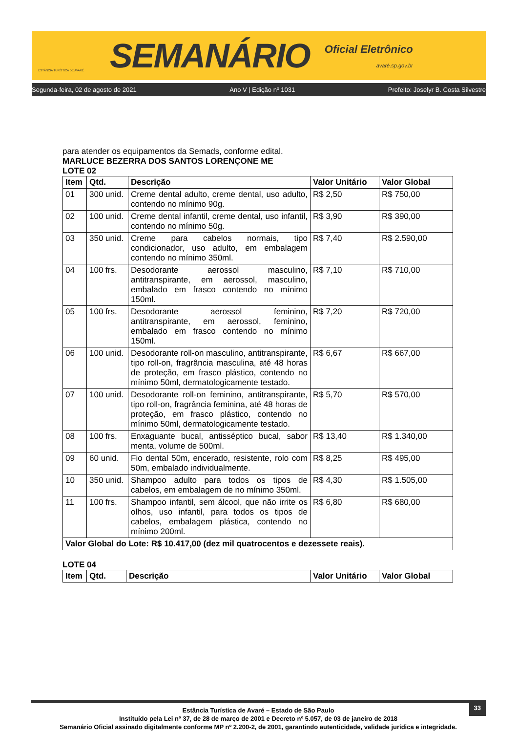ESTÂNCIA TURÍSTICA DE AVARÉ
SEMANÁRIO
Oficial Eletrônico
avaré.sp.gov.br
Segunda-feira, 02 de agosto de 2021 Ano V | Edição nº 1031 Prefeito: Joselyr B. Costa Silvestre
para atender os equipamentos da Semads, conforme edital.
MARLUCE BEZERRA DOS SANTOS LORENÇONE ME
LOTE 02
| Item | Qtd. | Descrição | Valor Unitário | Valor Global |
| --- | --- | --- | --- | --- |
| 01 | 300 unid. | Creme dental adulto, creme dental, uso adulto, contendo no mínimo 90g. | R$ 2,50 | R$ 750,00 |
| 02 | 100 unid. | Creme dental infantil, creme dental, uso infantil, contendo no mínimo 50g. | R$ 3,90 | R$ 390,00 |
| 03 | 350 unid. | Creme para cabelos normais, tipo condicionador, uso adulto, em embalagem contendo no mínimo 350ml. | R$ 7,40 | R$ 2.590,00 |
| 04 | 100 frs. | Desodorante aerossol masculino, antitranspirante, em aerossol, masculino, embalado em frasco contendo no mínimo 150ml. | R$ 7,10 | R$ 710,00 |
| 05 | 100 frs. | Desodorante aerossol feminino, antitranspirante, em aerossol, feminino, embalado em frasco contendo no mínimo 150ml. | R$ 7,20 | R$ 720,00 |
| 06 | 100 unid. | Desodorante roll-on masculino, antitranspirante, tipo roll-on, fragrância masculina, até 48 horas de proteção, em frasco plástico, contendo no mínimo 50ml, dermatologicamente testado. | R$ 6,67 | R$ 667,00 |
| 07 | 100 unid. | Desodorante roll-on feminino, antitranspirante, tipo roll-on, fragrância feminina, até 48 horas de proteção, em frasco plástico, contendo no mínimo 50ml, dermatologicamente testado. | R$ 5,70 | R$ 570,00 |
| 08 | 100 frs. | Enxaguante bucal, antisséptico bucal, sabor menta, volume de 500ml. | R$ 13,40 | R$ 1.340,00 |
| 09 | 60 unid. | Fio dental 50m, encerado, resistente, rolo com 50m, embalado individualmente. | R$ 8,25 | R$ 495,00 |
| 10 | 350 unid. | Shampoo adulto para todos os tipos de cabelos, em embalagem de no mínimo 350ml. | R$ 4,30 | R$ 1.505,00 |
| 11 | 100 frs. | Shampoo infantil, sem álcool, que não irrite os olhos, uso infantil, para todos os tipos de cabelos, embalagem plástica, contendo no mínimo 200ml. | R$ 6,80 | R$ 680,00 |
| Valor Global do Lote: R$ 10.417,00 (dez mil quatrocentos e dezessete reais). | | | | |
LOTE 04
| Item | Qtd. | Descrição | Valor Unitário | Valor Global |
| --- | --- | --- | --- | --- |
33
Estância Turística de Avaré – Estado de São Paulo
Instituído pela Lei nº 37, de 28 de março de 2001 e Decreto nº 5.057, de 03 de janeiro de 2018
Semanário Oficial assinado digitalmente conforme MP nº 2.200-2, de 2001, garantindo autenticidade, validade jurídica e integridade.